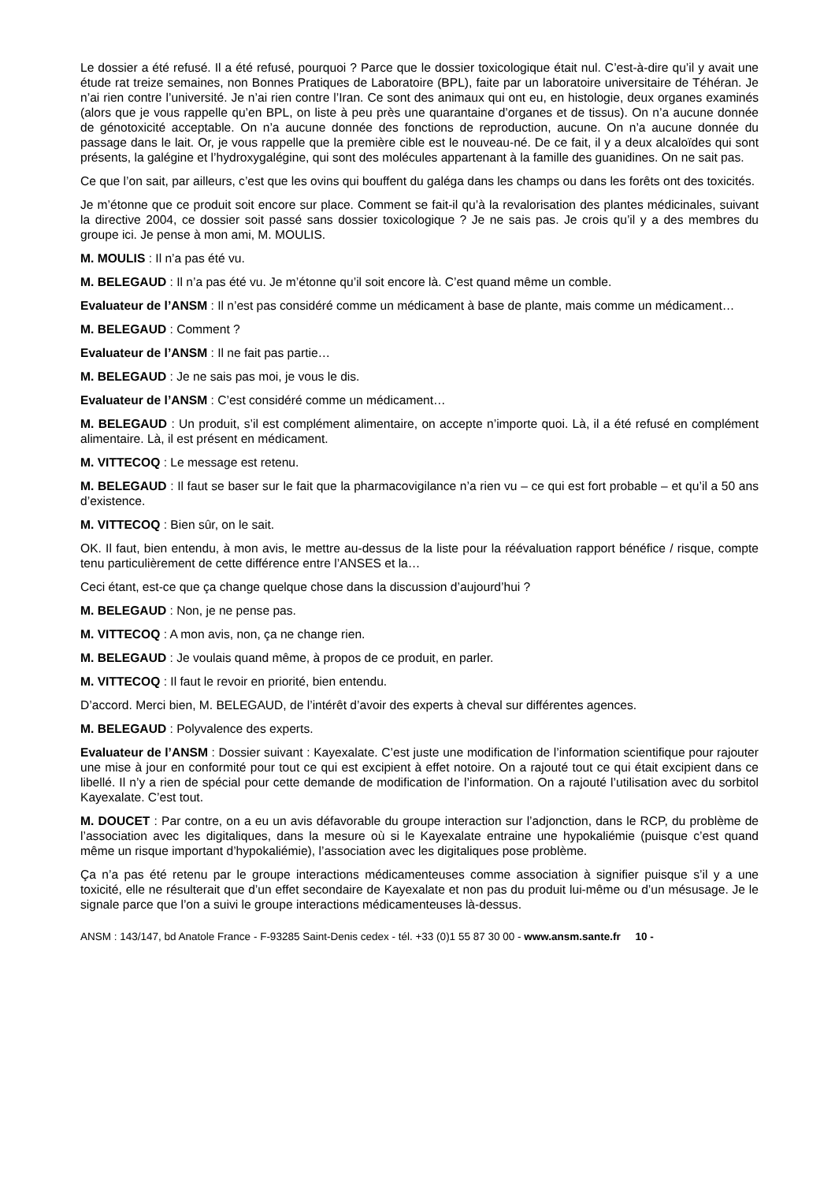Le dossier a été refusé. Il a été refusé, pourquoi ? Parce que le dossier toxicologique était nul. C’est-à-dire qu’il y avait une étude rat treize semaines, non Bonnes Pratiques de Laboratoire (BPL), faite par un laboratoire universitaire de Téhéran. Je n’ai rien contre l’université. Je n’ai rien contre l’Iran. Ce sont des animaux qui ont eu, en histologie, deux organes examinés (alors que je vous rappelle qu’en BPL, on liste à peu près une quarantaine d’organes et de tissus). On n’a aucune donnée de génotoxicité acceptable. On n’a aucune donnée des fonctions de reproduction, aucune. On n’a aucune donnée du passage dans le lait. Or, je vous rappelle que la première cible est le nouveau-né. De ce fait, il y a deux alcaloïdes qui sont présents, la galégine et l’hydroxygalégine, qui sont des molécules appartenant à la famille des guanidines. On ne sait pas.
Ce que l’on sait, par ailleurs, c’est que les ovins qui bouffent du galéga dans les champs ou dans les forêts ont des toxicités.
Je m’étonne que ce produit soit encore sur place. Comment se fait-il qu’à la revalorisation des plantes médicinales, suivant la directive 2004, ce dossier soit passé sans dossier toxicologique ? Je ne sais pas. Je crois qu’il y a des membres du groupe ici. Je pense à mon ami, M. MOULIS.
M. MOULIS : Il n’a pas été vu.
M. BELEGAUD : Il n’a pas été vu. Je m’étonne qu’il soit encore là. C’est quand même un comble.
Evaluateur de l’ANSM : Il n’est pas considéré comme un médicament à base de plante, mais comme un médicament…
M. BELEGAUD : Comment ?
Evaluateur de l’ANSM : Il ne fait pas partie…
M. BELEGAUD : Je ne sais pas moi, je vous le dis.
Evaluateur de l’ANSM : C’est considéré comme un médicament…
M. BELEGAUD : Un produit, s’il est complément alimentaire, on accepte n’importe quoi. Là, il a été refusé en complément alimentaire. Là, il est présent en médicament.
M. VITTECOQ : Le message est retenu.
M. BELEGAUD : Il faut se baser sur le fait que la pharmacovigilance n’a rien vu – ce qui est fort probable – et qu’il a 50 ans d’existence.
M. VITTECOQ : Bien sûr, on le sait.
OK. Il faut, bien entendu, à mon avis, le mettre au-dessus de la liste pour la réévaluation rapport bénéfice / risque, compte tenu particulièrement de cette différence entre l’ANSES et la…
Ceci étant, est-ce que ça change quelque chose dans la discussion d’aujourd’hui ?
M. BELEGAUD : Non, je ne pense pas.
M. VITTECOQ : A mon avis, non, ça ne change rien.
M. BELEGAUD : Je voulais quand même, à propos de ce produit, en parler.
M. VITTECOQ : Il faut le revoir en priorité, bien entendu.
D’accord. Merci bien, M. BELEGAUD, de l’intérêt d’avoir des experts à cheval sur différentes agences.
M. BELEGAUD : Polyvalence des experts.
Evaluateur de l’ANSM : Dossier suivant : Kayexalate. C’est juste une modification de l’information scientifique pour rajouter une mise à jour en conformité pour tout ce qui est excipient à effet notoire. On a rajouté tout ce qui était excipient dans ce libellé. Il n’y a rien de spécial pour cette demande de modification de l’information. On a rajouté l’utilisation avec du sorbitol Kayexalate. C’est tout.
M. DOUCET : Par contre, on a eu un avis défavorable du groupe interaction sur l’adjonction, dans le RCP, du problème de l’association avec les digitaliques, dans la mesure où si le Kayexalate entraine une hypokaliémie (puisque c’est quand même un risque important d’hypokaliémie), l’association avec les digitaliques pose problème.
Ça n’a pas été retenu par le groupe interactions médicamenteuses comme association à signifier puisque s’il y a une toxicité, elle ne résulterait que d’un effet secondaire de Kayexalate et non pas du produit lui-même ou d’un mésusage. Je le signale parce que l’on a suivi le groupe interactions médicamenteuses là-dessus.
ANSM : 143/147, bd Anatole France - F-93285 Saint-Denis cedex - tél. +33 (0)1 55 87 30 00 - www.ansm.sante.fr 10 -